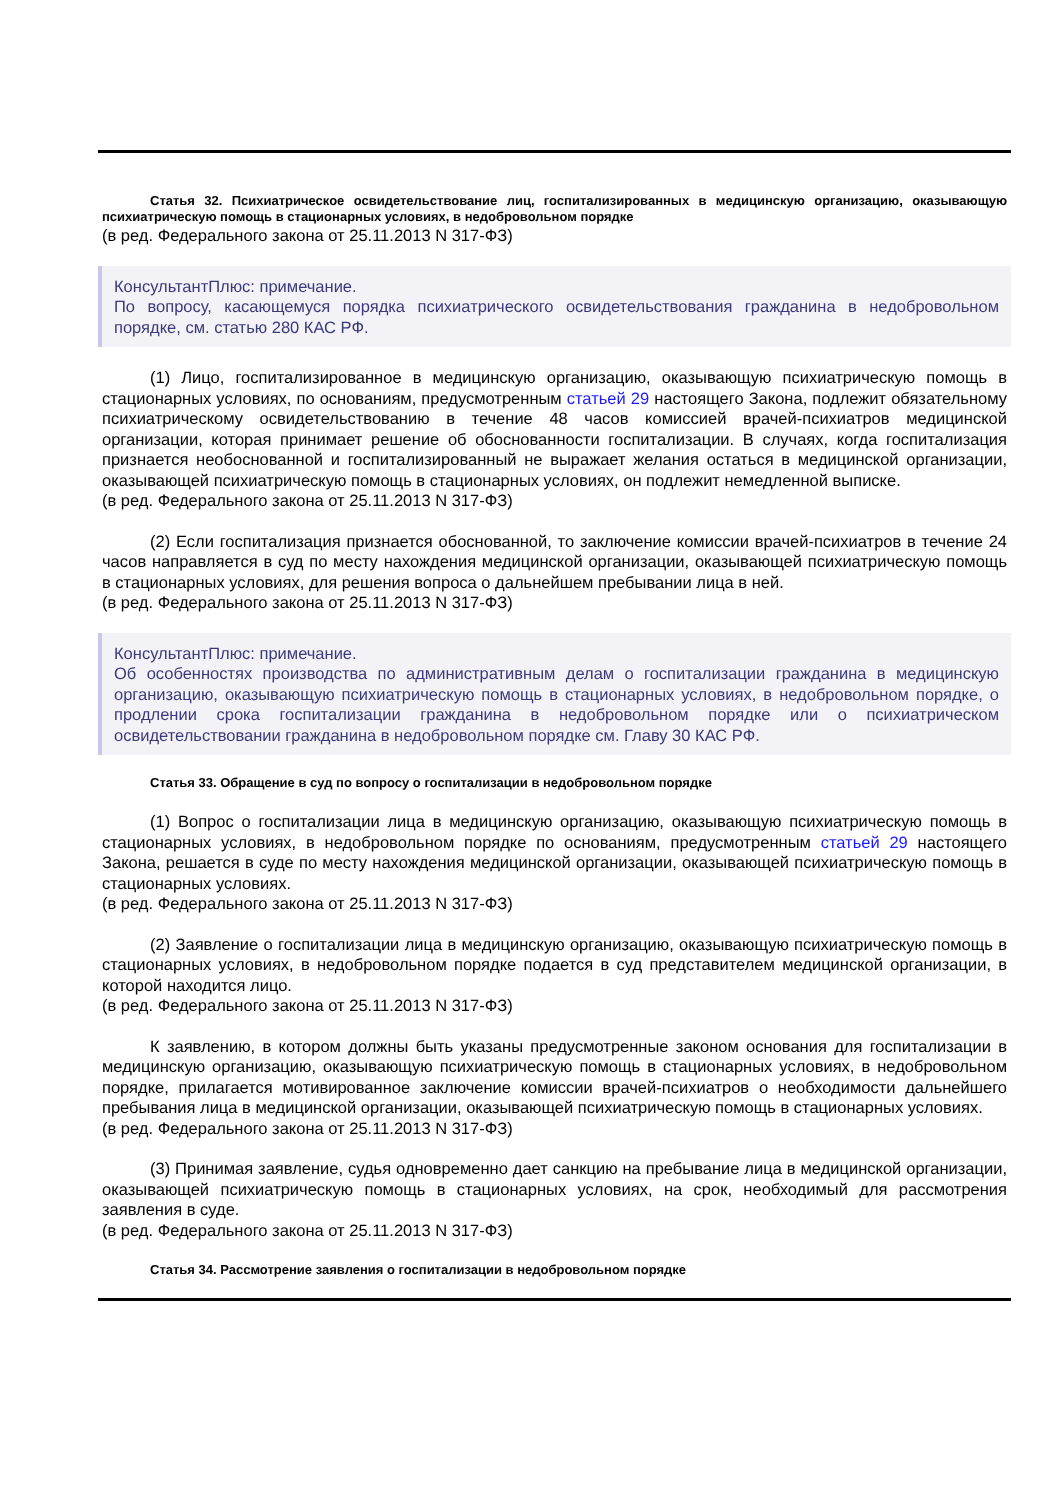Статья 32. Психиатрическое освидетельствование лиц, госпитализированных в медицинскую организацию, оказывающую психиатрическую помощь в стационарных условиях, в недобровольном порядке
(в ред. Федерального закона от 25.11.2013 N 317-ФЗ)
КонсультантПлюс: примечание.
По вопросу, касающемуся порядка психиатрического освидетельствования гражданина в недобровольном порядке, см. статью 280 КАС РФ.
(1) Лицо, госпитализированное в медицинскую организацию, оказывающую психиатрическую помощь в стационарных условиях, по основаниям, предусмотренным статьей 29 настоящего Закона, подлежит обязательному психиатрическому освидетельствованию в течение 48 часов комиссией врачей-психиатров медицинской организации, которая принимает решение об обоснованности госпитализации. В случаях, когда госпитализация признается необоснованной и госпитализированный не выражает желания остаться в медицинской организации, оказывающей психиатрическую помощь в стационарных условиях, он подлежит немедленной выписке.
(в ред. Федерального закона от 25.11.2013 N 317-ФЗ)
(2) Если госпитализация признается обоснованной, то заключение комиссии врачей-психиатров в течение 24 часов направляется в суд по месту нахождения медицинской организации, оказывающей психиатрическую помощь в стационарных условиях, для решения вопроса о дальнейшем пребывании лица в ней.
(в ред. Федерального закона от 25.11.2013 N 317-ФЗ)
КонсультантПлюс: примечание.
Об особенностях производства по административным делам о госпитализации гражданина в медицинскую организацию, оказывающую психиатрическую помощь в стационарных условиях, в недобровольном порядке, о продлении срока госпитализации гражданина в недобровольном порядке или о психиатрическом освидетельствовании гражданина в недобровольном порядке см. Главу 30 КАС РФ.
Статья 33. Обращение в суд по вопросу о госпитализации в недобровольном порядке
(1) Вопрос о госпитализации лица в медицинскую организацию, оказывающую психиатрическую помощь в стационарных условиях, в недобровольном порядке по основаниям, предусмотренным статьей 29 настоящего Закона, решается в суде по месту нахождения медицинской организации, оказывающей психиатрическую помощь в стационарных условиях.
(в ред. Федерального закона от 25.11.2013 N 317-ФЗ)
(2) Заявление о госпитализации лица в медицинскую организацию, оказывающую психиатрическую помощь в стационарных условиях, в недобровольном порядке подается в суд представителем медицинской организации, в которой находится лицо.
(в ред. Федерального закона от 25.11.2013 N 317-ФЗ)
К заявлению, в котором должны быть указаны предусмотренные законом основания для госпитализации в медицинскую организацию, оказывающую психиатрическую помощь в стационарных условиях, в недобровольном порядке, прилагается мотивированное заключение комиссии врачей-психиатров о необходимости дальнейшего пребывания лица в медицинской организации, оказывающей психиатрическую помощь в стационарных условиях.
(в ред. Федерального закона от 25.11.2013 N 317-ФЗ)
(3) Принимая заявление, судья одновременно дает санкцию на пребывание лица в медицинской организации, оказывающей психиатрическую помощь в стационарных условиях, на срок, необходимый для рассмотрения заявления в суде.
(в ред. Федерального закона от 25.11.2013 N 317-ФЗ)
Статья 34. Рассмотрение заявления о госпитализации в недобровольном порядке